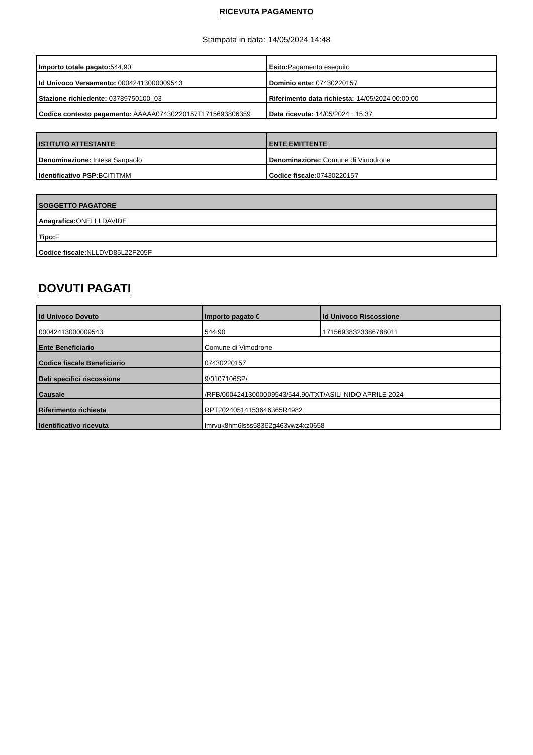RICEVUTA PAGAMENTO
Stampata in data: 14/05/2024 14:48
| Importo totale pagato: 544,90 | Esito: Pagamento eseguito |
| Id Univoco Versamento: 00042413000009543 | Dominio ente: 07430220157 |
| Stazione richiedente: 03789750100_03 | Riferimento data richiesta: 14/05/2024 00:00:00 |
| Codice contesto pagamento: AAAAA07430220157T1715693806359 | Data ricevuta: 14/05/2024 : 15:37 |
| ISTITUTO ATTESTANTE | ENTE EMITTENTE |
| --- | --- |
| Denominazione: Intesa Sanpaolo | Denominazione: Comune di Vimodrone |
| Identificativo PSP: BCITITMM | Codice fiscale: 07430220157 |
| SOGGETTO PAGATORE |
| --- |
| Anagrafica: ONELLI DAVIDE |
| Tipo: F |
| Codice fiscale: NLLDVD85L22F205F |
DOVUTI PAGATI
| Id Univoco Dovuto | Importo pagato € | Id Univoco Riscossione |
| --- | --- | --- |
| 00042413000009543 | 544.90 | 17156938323386788011 |
| Ente Beneficiario | Comune di Vimodrone | |
| Codice fiscale Beneficiario | 07430220157 | |
| Dati specifici riscossione | 9/0107106SP/ | |
| Causale | /RFB/00042413000009543/544.90/TXT/ASILI NIDO APRILE 2024 | |
| Riferimento richiesta | RPT20240514153646365R4982 | |
| Identificativo ricevuta | lmrvuk8hm6lsss58362g463vwz4xz0658 | |